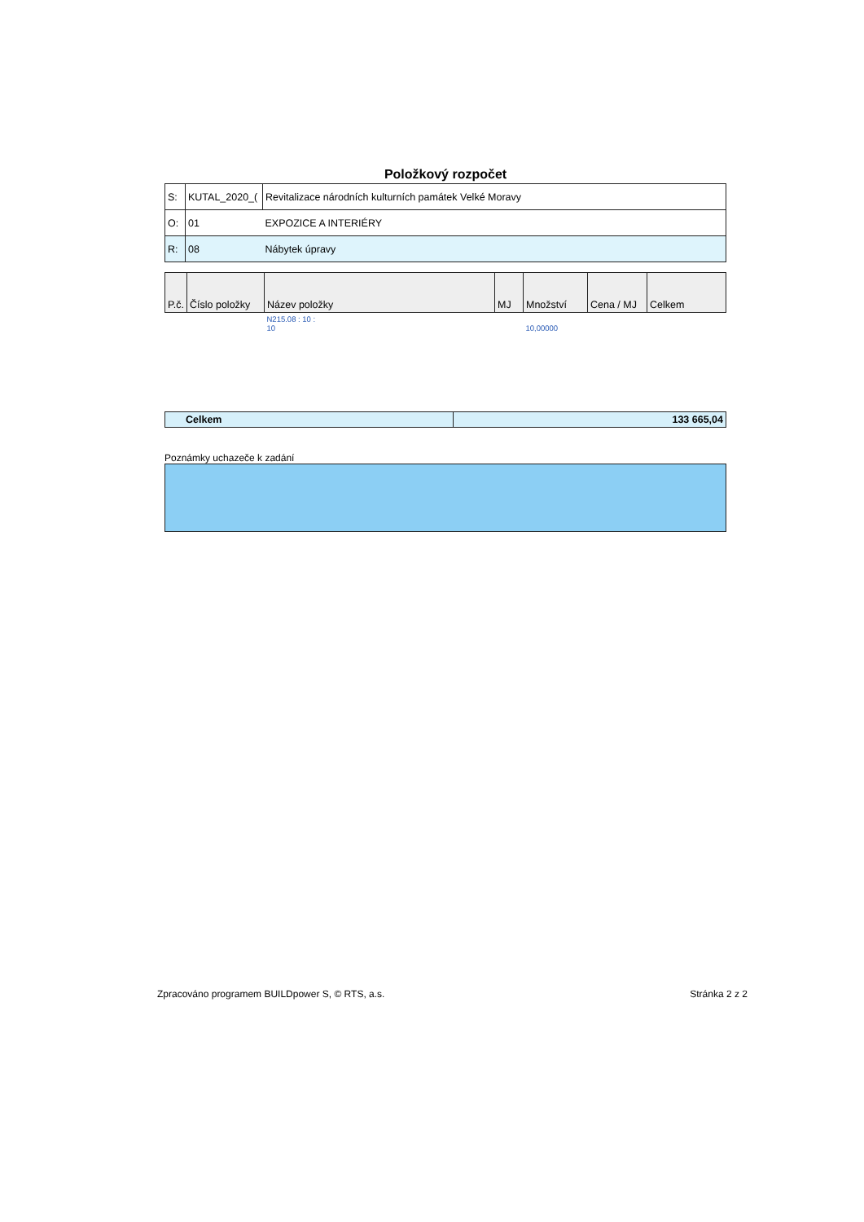Položkový rozpočet
| S: | KUTAL_2020_( | Revitalizace národních kulturních památek Velké Moravy |
| O: | 01 | EXPOZICE A INTERIÉRY |
| R: | 08 | Nábytek úpravy |
| P.č. | Číslo položky | Název položky | MJ | Množství | Cena / MJ | Celkem |
| --- | --- | --- | --- | --- | --- | --- |
| | | N215.08 : 10 : 10 | | 10,00000 | | |
| Celkem | 133 665,04 |
Poznámky uchazeče k zadání
Zpracováno programem BUILDpower S, © RTS, a.s. Stránka 2 z 2